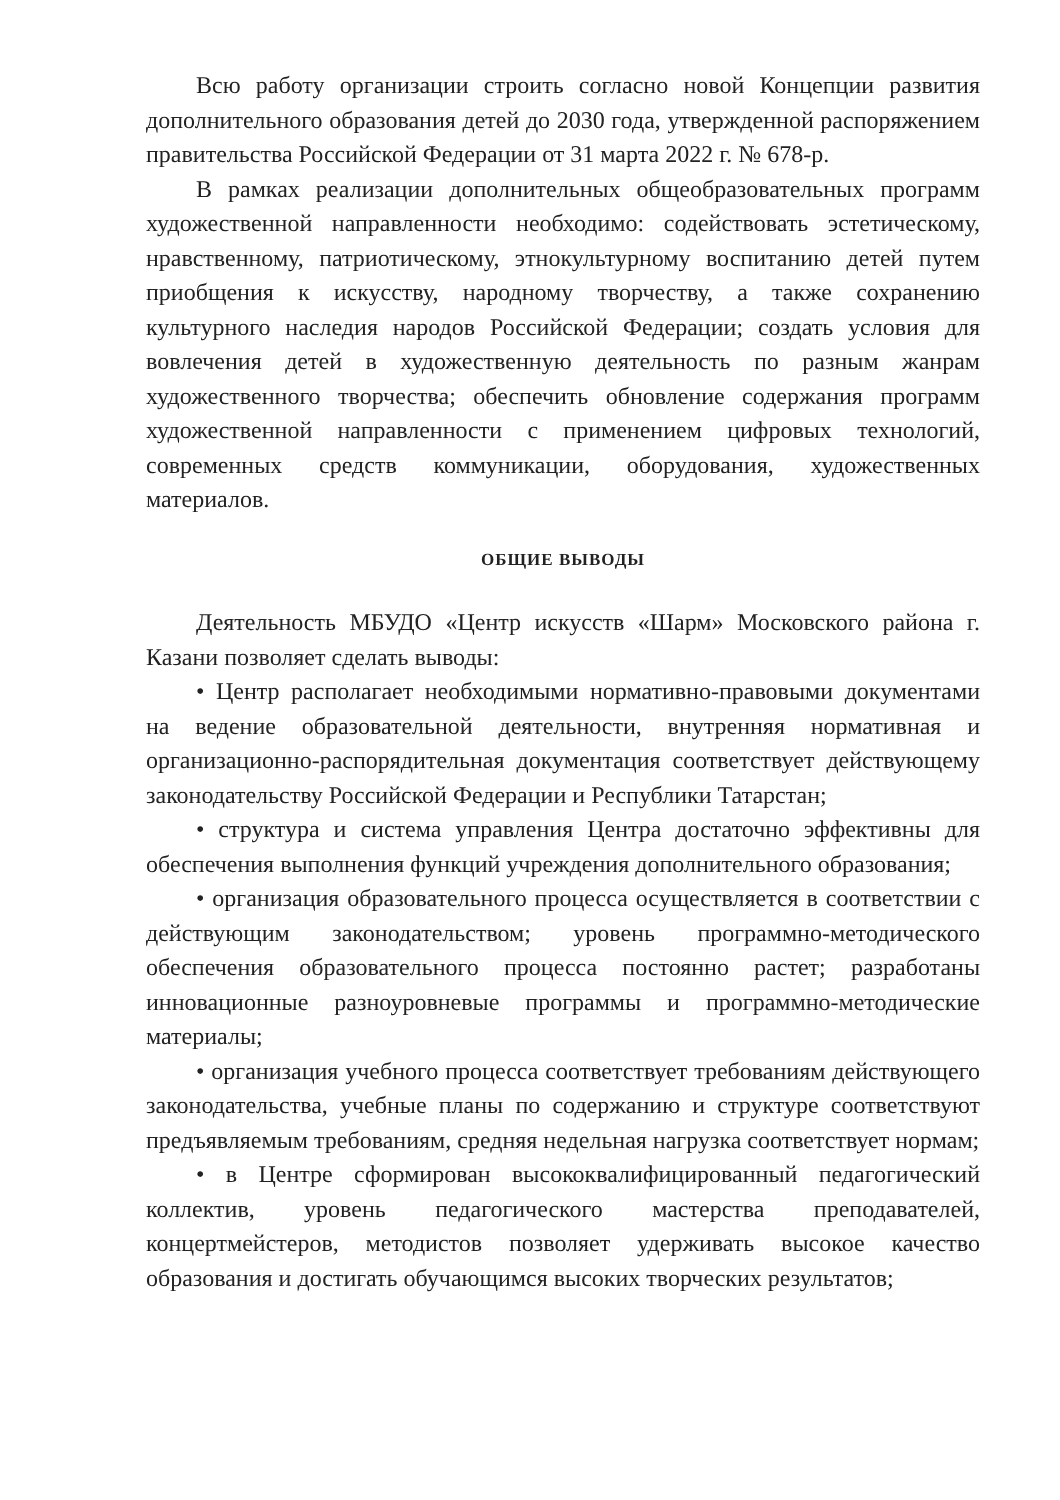Всю работу организации строить согласно новой Концепции развития дополнительного образования детей до 2030 года, утвержденной распоряжением правительства Российской Федерации от 31 марта 2022 г. № 678-р.
В рамках реализации дополнительных общеобразовательных программ художественной направленности необходимо: содействовать эстетическому, нравственному, патриотическому, этнокультурному воспитанию детей путем приобщения к искусству, народному творчеству, а также сохранению культурного наследия народов Российской Федерации; создать условия для вовлечения детей в художественную деятельность по разным жанрам художественного творчества; обеспечить обновление содержания программ художественной направленности с применением цифровых технологий, современных средств коммуникации, оборудования, художественных материалов.
ОБЩИЕ ВЫВОДЫ
Деятельность МБУДО «Центр искусств «Шарм» Московского района г. Казани позволяет сделать выводы:
• Центр располагает необходимыми нормативно-правовыми документами на ведение образовательной деятельности, внутренняя нормативная и организационно-распорядительная документация соответствует действующему законодательству Российской Федерации и Республики Татарстан;
• структура и система управления Центра достаточно эффективны для обеспечения выполнения функций учреждения дополнительного образования;
• организация образовательного процесса осуществляется в соответствии с действующим законодательством; уровень программно-методического обеспечения образовательного процесса постоянно растет; разработаны инновационные разноуровневые программы и программно-методические материалы;
• организация учебного процесса соответствует требованиям действующего законодательства, учебные планы по содержанию и структуре соответствуют предъявляемым требованиям, средняя недельная нагрузка соответствует нормам;
• в Центре сформирован высококвалифицированный педагогический коллектив, уровень педагогического мастерства преподавателей, концертмейстеров, методистов позволяет удерживать высокое качество образования и достигать обучающимся высоких творческих результатов;